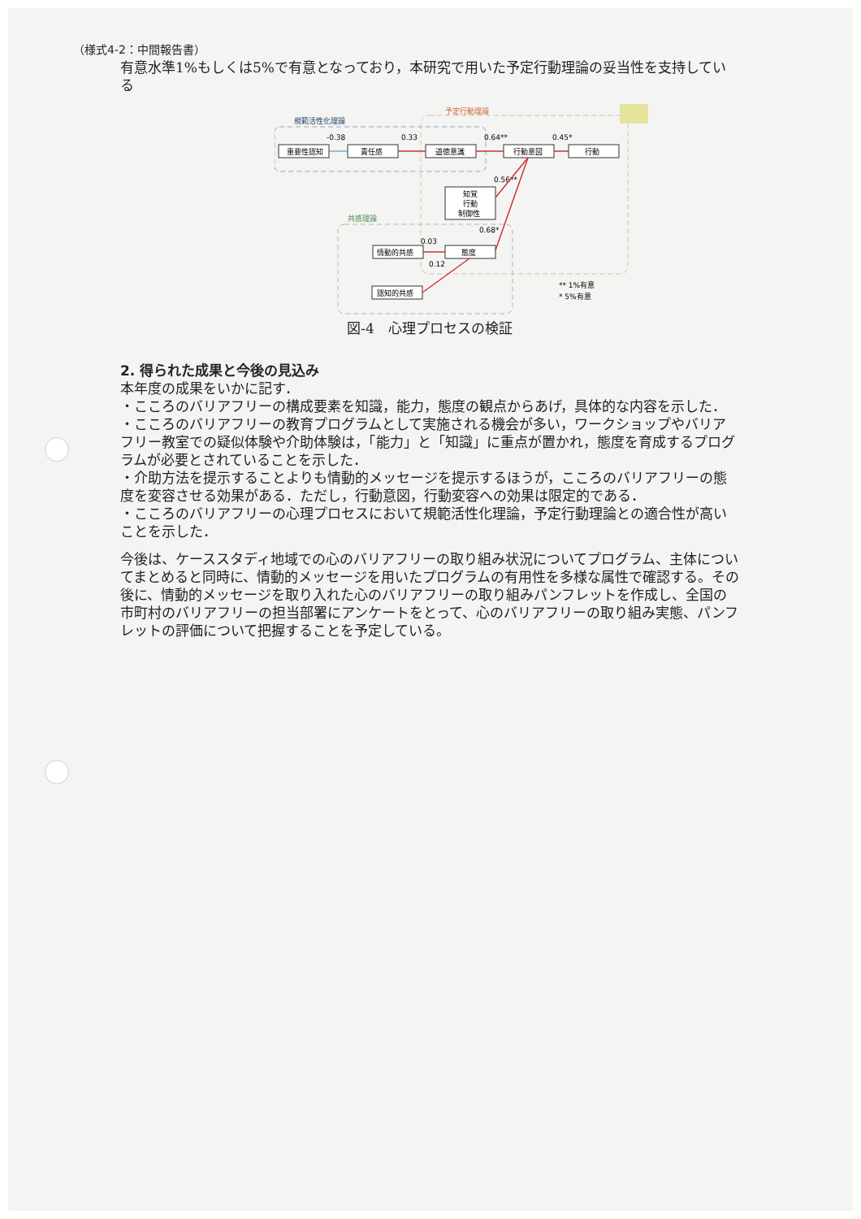（様式4-2：中間報告書）
有意水準1%もしくは5%で有意となっており，本研究で用いた予定行動理論の妥当性を支持している
規範活性化理論
予定行動理論
共感理論
重要性認知
責任感
道徳意識
行動意図
行動
知覚
行動
制御性
情動的共感
態度
認知的共感
-0.38
0.33
0.64**
0.45*
0.56**
0.68*
0.03
0.12
** 1%有意
* 5%有意
図-4　心理プロセスの検証
2. 得られた成果と今後の見込み
本年度の成果をいかに記す．
・こころのバリアフリーの構成要素を知識，能力，態度の観点からあげ，具体的な内容を示した．
・こころのバリアフリーの教育プログラムとして実施される機会が多い，ワークショップやバリアフリー教室での疑似体験や介助体験は，「能力」と「知識」に重点が置かれ，態度を育成するプログラムが必要とされていることを示した．
・介助方法を提示することよりも情動的メッセージを提示するほうが，こころのバリアフリーの態度を変容させる効果がある．ただし，行動意図，行動変容への効果は限定的である．
・こころのバリアフリーの心理プロセスにおいて規範活性化理論，予定行動理論との適合性が高いことを示した．
今後は、ケーススタディ地域での心のバリアフリーの取り組み状況についてプログラム、主体についてまとめると同時に、情動的メッセージを用いたプログラムの有用性を多様な属性で確認する。その後に、情動的メッセージを取り入れた心のバリアフリーの取り組みパンフレットを作成し、全国の市町村のバリアフリーの担当部署にアンケートをとって、心のバリアフリーの取り組み実態、パンフレットの評価について把握することを予定している。